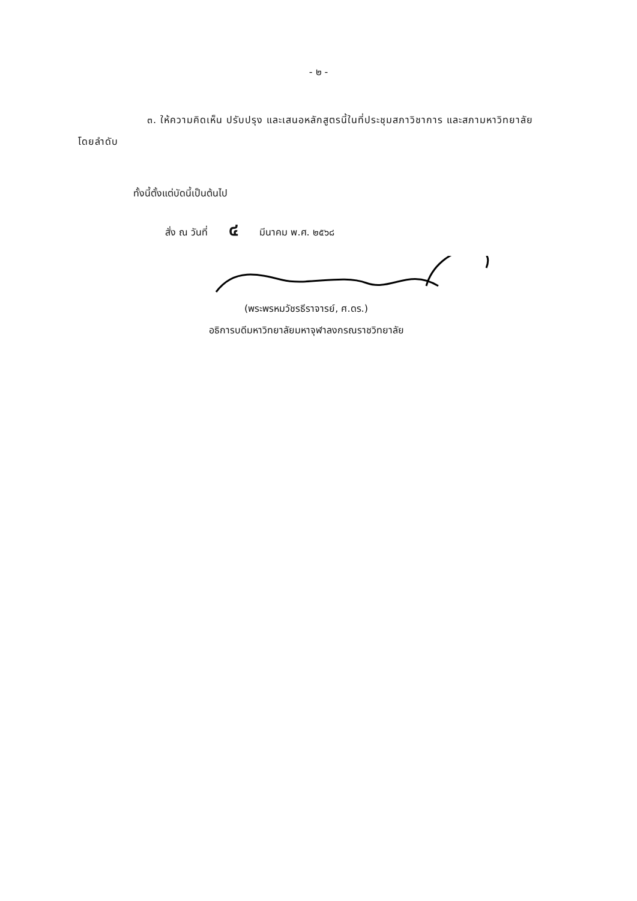- ๒ -
๓. ให้ความคิดเห็น ปรับปรุง และเสนอหลักสูตรนี้ในที่ประชุมสภาวิชาการ และสภามหาวิทยาลัย โดยลำดับ
ทั้งนี้ตั้งแต่บัดนี้เป็นต้นไป
สั่ง ณ วันที่ ๔ มีนาคม พ.ศ. ๒๕๖๘
(พระพรหมวัชรธีราจารย์, ศ.ดร.)
อธิการบดีมหาวิทยาลัยมหาจุฬาลงกรณราชวิทยาลัย